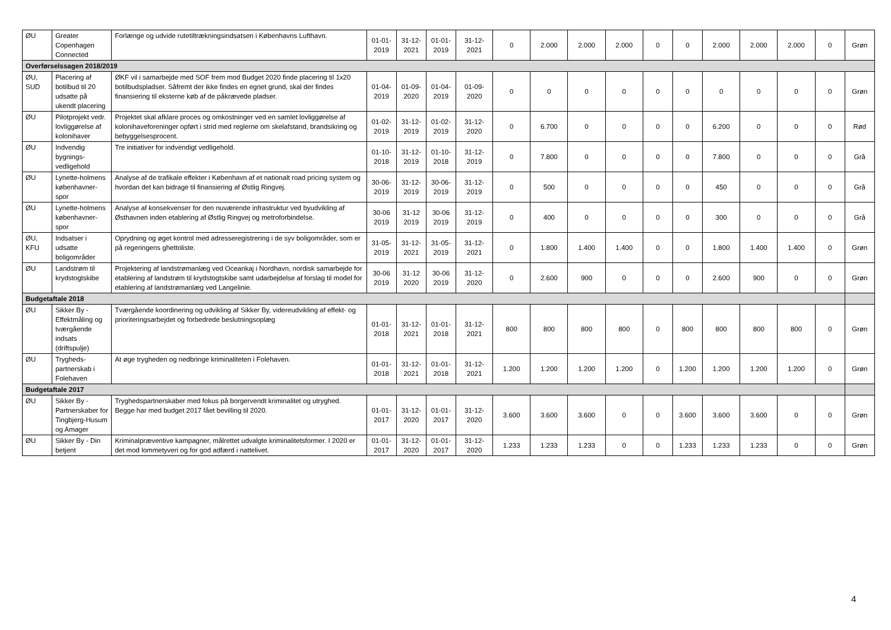| ØU | Greater Copenhagen Connected | Forlænge og udvide rutetiltrækningsindsatsen i Københavns Lufthavn. | 01-01-2019 | 31-12-2021 | 01-01-2019 | 31-12-2021 | 0 | 2.000 | 2.000 | 2.000 | 0 | 0 | 2.000 | 2.000 | 2.000 | 0 | Grøn |
| Overførselssagen 2018/2019 | | | | | | | | | | | | | | | | | |
| ØU, SUD | Placering af botilbud til 20 udsatte på ukendt placering | ØKF vil i samarbejde med SOF frem mod Budget 2020 finde placering til 1x20 botilbudspladser. Såfremt der ikke findes en egnet grund, skal der findes finansiering til eksterne køb af de påkrævede pladser. | 01-04-2019 | 01-09-2020 | 01-04-2019 | 01-09-2020 | 0 | 0 | 0 | 0 | 0 | 0 | 0 | 0 | 0 | 0 | Grøn |
| ØU | Pilotprojekt vedr. lovliggørelse af kolonihaver | Projektet skal afklare proces og omkostninger ved en samlet lovliggørelse af kolonihaveforeninger opført i strid med reglerne om skelafstand, brandsikring og bebyggelsesprocent. | 01-02-2019 | 31-12-2019 | 01-02-2019 | 31-12-2020 | 0 | 6.700 | 0 | 0 | 0 | 0 | 6.200 | 0 | 0 | 0 | Rød |
| ØU | Indvendig bygnings-vedligehold | Tre initiativer for indvendigt vedligehold. | 01-10-2018 | 31-12-2019 | 01-10-2018 | 31-12-2019 | 0 | 7.800 | 0 | 0 | 0 | 0 | 7.800 | 0 | 0 | 0 | Grå |
| ØU | Lynette-holmens københavner-spor | Analyse af de trafikale effekter i København af et nationalt road pricing system og hvordan det kan bidrage til finansiering af Østlig Ringvej. | 30-06-2019 | 31-12-2019 | 30-06-2019 | 31-12-2019 | 0 | 500 | 0 | 0 | 0 | 0 | 450 | 0 | 0 | 0 | Grå |
| ØU | Lynette-holmens københavner-spor | Analyse af konsekvenser for den nuværende infrastruktur ved byudvikling af Østhavnen inden etablering af Østlig Ringvej og metroforbindelse. | 30-06 2019 | 31-12 2019 | 30-06 2019 | 31-12-2019 | 0 | 400 | 0 | 0 | 0 | 0 | 300 | 0 | 0 | 0 | Grå |
| ØU, KFU | Indsatser i udsatte boligområder | Oprydning og øget kontrol med adresseregistrering i de syv boligområder, som er på regeringens ghettoliste. | 31-05-2019 | 31-12-2021 | 31-05-2019 | 31-12-2021 | 0 | 1.800 | 1.400 | 1.400 | 0 | 0 | 1.800 | 1.400 | 1.400 | 0 | Grøn |
| ØU | Landstrøm til krydstogtskibe | Projektering af landstrømanlæg ved Oceankaj i Nordhavn, nordisk samarbejde for etablering af landstrøm til krydstogtskibe samt udarbejdelse af forslag til model for etablering af landstrømanlæg ved Langelinie. | 30-06 2019 | 31-12 2020 | 30-06 2019 | 31-12-2020 | 0 | 2.600 | 900 | 0 | 0 | 0 | 2.600 | 900 | 0 | 0 | Grøn |
| Budgetaftale 2018 | | | | | | | | | | | | | | | | | |
| ØU | Sikker By - Effektmåling og tværgående indsats (driftspulje) | Tværgående koordinering og udvikling af Sikker By, videreudvikling af effekt- og prioriteringsarbejdet og forbedrede beslutningsoplæg | 01-01-2018 | 31-12-2021 | 01-01-2018 | 31-12-2021 | 800 | 800 | 800 | 800 | 0 | 800 | 800 | 800 | 800 | 0 | Grøn |
| ØU | Trygheds-partnerskab i Folehaven | At øge trygheden og nedbringe kriminaliteten i Folehaven. | 01-01-2018 | 31-12-2021 | 01-01-2018 | 31-12-2021 | 1.200 | 1.200 | 1.200 | 1.200 | 0 | 1.200 | 1.200 | 1.200 | 1.200 | 0 | Grøn |
| Budgetaftale 2017 | | | | | | | | | | | | | | | | | |
| ØU | Sikker By - Partnerskaber for Tingbjerg-Husum og Amager | Tryghedspartnerskaber med fokus på borgervendt kriminalitet og utryghed. Begge har med budget 2017 fået bevilling til 2020. | 01-01-2017 | 31-12-2020 | 01-01-2017 | 31-12-2020 | 3.600 | 3.600 | 3.600 | 0 | 0 | 3.600 | 3.600 | 3.600 | 0 | 0 | Grøn |
| ØU | Sikker By - Din betjent | Kriminalpræventive kampagner, målrettet udvalgte kriminalitetsformer. I 2020 er det mod lommetyveri og for god adfærd i nattelivet. | 01-01-2017 | 31-12-2020 | 01-01-2017 | 31-12-2020 | 1.233 | 1.233 | 1.233 | 0 | 0 | 1.233 | 1.233 | 1.233 | 0 | 0 | Grøn |
4